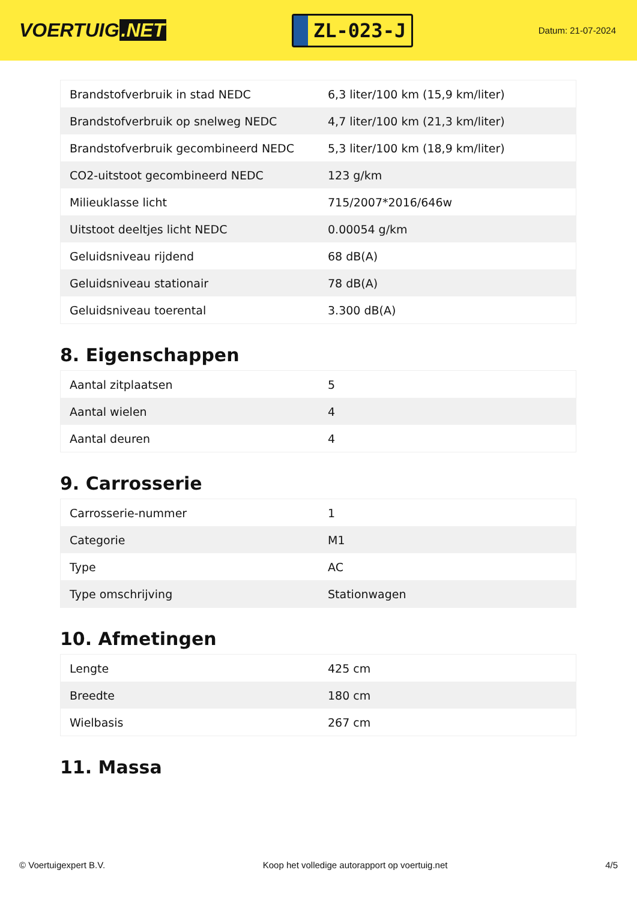VOERTUIG.NET
ZL-023-J
Datum: 21-07-2024
| Brandstofverbruik in stad NEDC | 6,3 liter/100 km (15,9 km/liter) |
| Brandstofverbruik op snelweg NEDC | 4,7 liter/100 km (21,3 km/liter) |
| Brandstofverbruik gecombineerd NEDC | 5,3 liter/100 km (18,9 km/liter) |
| CO2-uitstoot gecombineerd NEDC | 123 g/km |
| Milieuklasse licht | 715/2007*2016/646w |
| Uitstoot deeltjes licht NEDC | 0.00054 g/km |
| Geluidsniveau rijdend | 68 dB(A) |
| Geluidsniveau stationair | 78 dB(A) |
| Geluidsniveau toerental | 3.300 dB(A) |
8. Eigenschappen
| Aantal zitplaatsen | 5 |
| Aantal wielen | 4 |
| Aantal deuren | 4 |
9. Carrosserie
| Carrosserie-nummer | 1 |
| Categorie | M1 |
| Type | AC |
| Type omschrijving | Stationwagen |
10. Afmetingen
| Lengte | 425 cm |
| Breedte | 180 cm |
| Wielbasis | 267 cm |
11. Massa
© Voertuigexpert B.V. Koop het volledige autorapport op voertuig.net 4/5